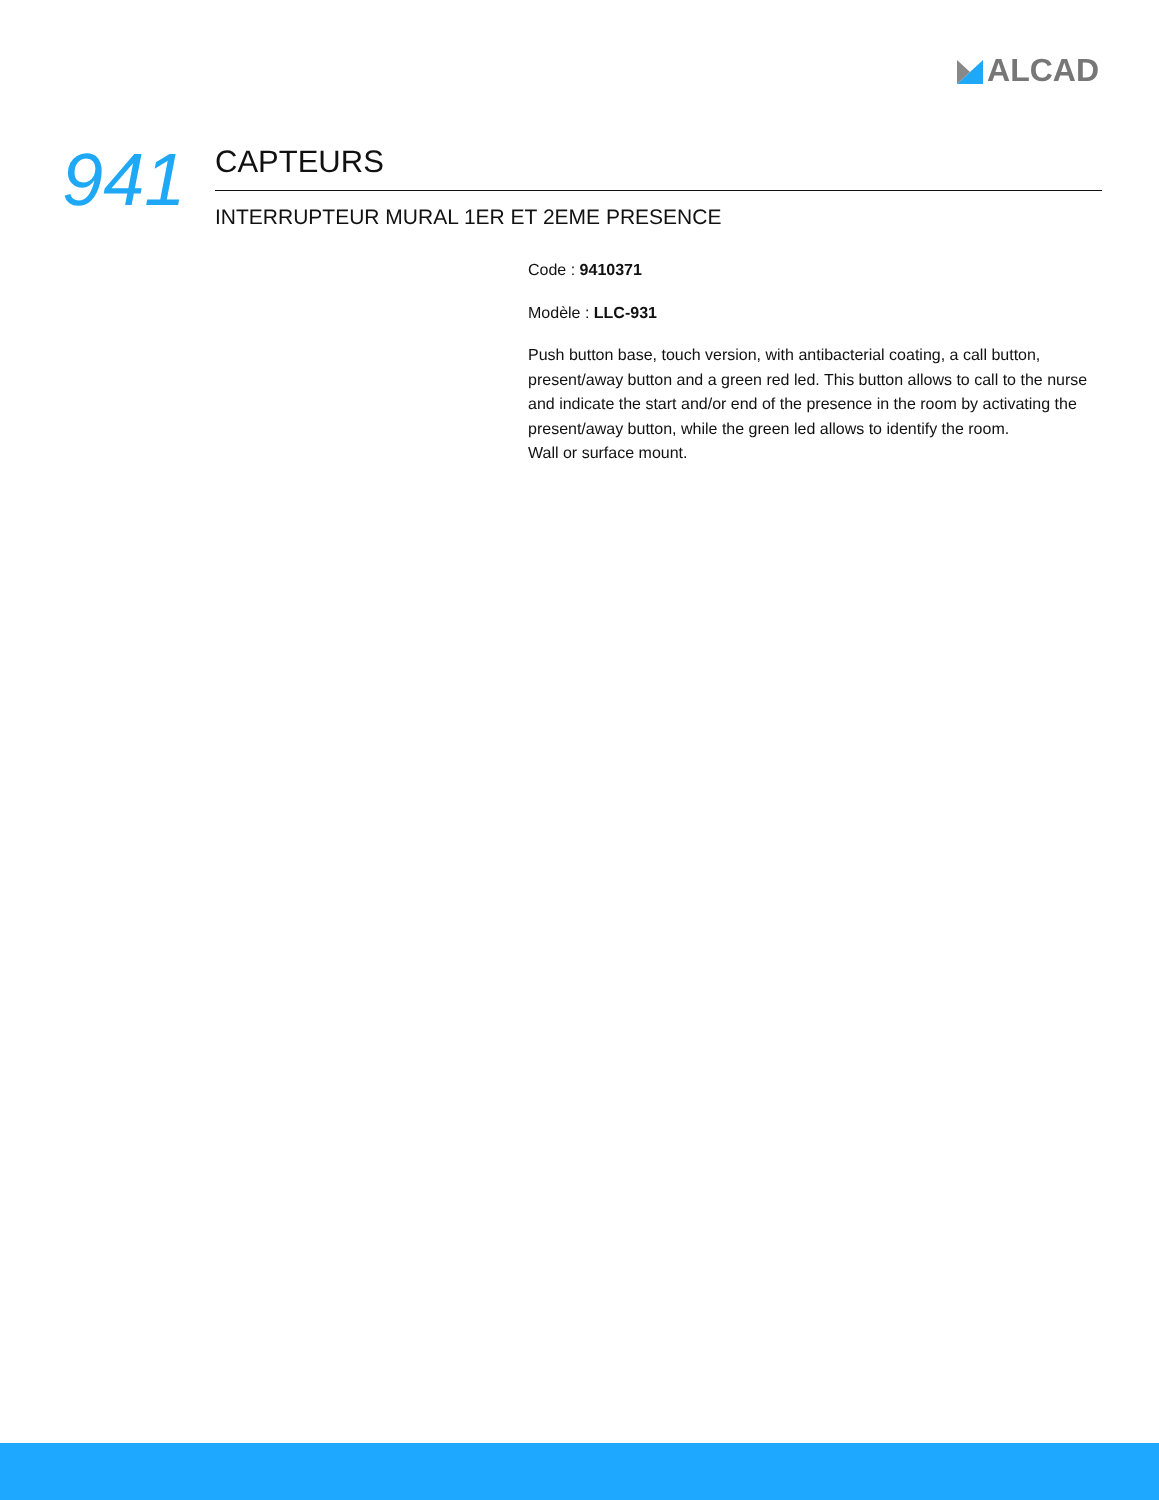ALCAD
941
CAPTEURS
INTERRUPTEUR MURAL 1ER ET 2EME PRESENCE
Code : 9410371
Modèle : LLC-931
Push button base, touch version, with antibacterial coating, a call button, present/away button and a green red led. This button allows to call to the nurse and indicate the start and/or end of the presence in the room by activating the present/away button, while the green led allows to identify the room.
Wall or surface mount.